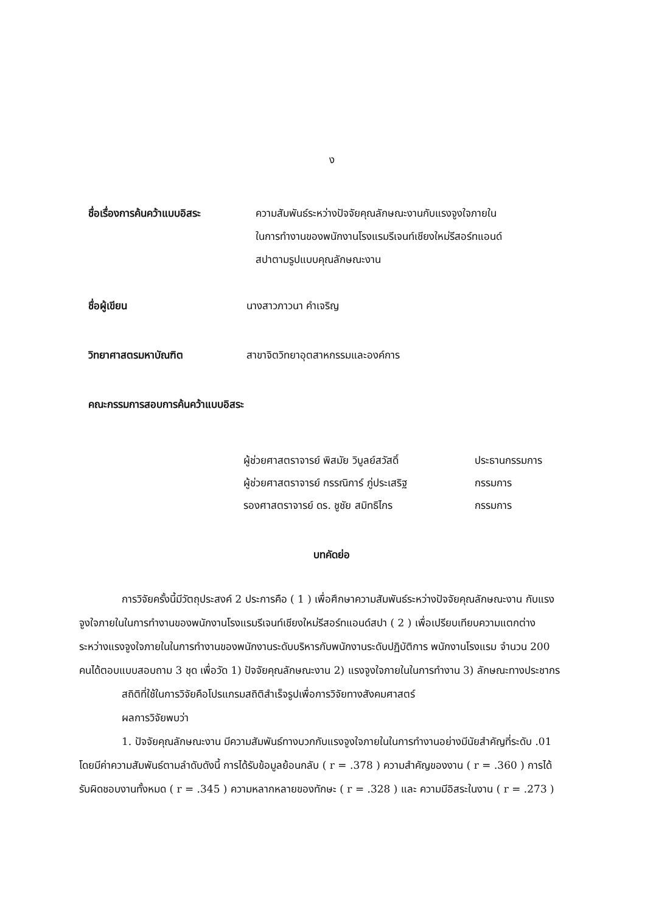ง
ชื่อเรื่องการค้นคว้าแบบอิสระ
ความสัมพันธ์ระหว่างปัจจัยคุณลักษณะงานกับแรงจูงใจภายใน
ในการทำงานของพนักงานโรงแรมรีเจนท์เชียงใหม่รีสอร์ทแอนด์
สปาตามรูปแบบคุณลักษณะงาน
ชื่อผู้เขียน นางสาวภาวนา คำเจริญ
วิทยาศาสตรมหาบัณฑิต สาขาจิตวิทยาอุตสาหกรรมและองค์การ
คณะกรรมการสอบการค้นคว้าแบบอิสระ
ผู้ช่วยศาสตราจารย์ พิสมัย วิบูลย์สวัสดิ์ ประธานกรรมการ
ผู้ช่วยศาสตราจารย์ กรรณิการ์ ภู่ประเสริฐ กรรมการ
รองศาสตราจารย์ ดร. ชูชัย สมิทธิไกร กรรมการ
บทคัดย่อ
การวิจัยครั้งนี้มีวัตถุประสงค์ 2 ประการคือ ( 1 ) เพื่อศึกษาความสัมพันธ์ระหว่างปัจจัยคุณลักษณะงาน กับแรงจูงใจภายในในการทำงานของพนักงานโรงแรมรีเจนท์เชียงใหม่รีสอร์ทแอนด์สปา ( 2 ) เพื่อเปรียบเทียบความแตกต่างระหว่างแรงจูงใจภายในในการทำงานของพนักงานระดับบริหารกับพนักงานระดับปฏิบัติการ พนักงานโรงแรม จำนวน 200 คนได้ตอบแบบสอบถาม 3 ชุด เพื่อวัด 1) ปัจจัยคุณลักษณะงาน 2) แรงจูงใจภายในในการทำงาน 3) ลักษณะทางประชากร
สถิติที่ใช้ในการวิจัยคือโปรแกรมสถิติสำเร็จรูปเพื่อการวิจัยทางสังคมศาสตร์
ผลการวิจัยพบว่า
1. ปัจจัยคุณลักษณะงาน มีความสัมพันธ์ทางบวกกับแรงจูงใจภายในในการทำงานอย่างมีนัยสำคัญที่ระดับ .01 โดยมีค่าความสัมพันธ์ตามลำดับดังนี้ การได้รับข้อมูลย้อนกลับ ( r = .378 ) ความสำคัญของงาน ( r = .360 ) การได้รับผิดชอบงานทั้งหมด ( r = .345 ) ความหลากหลายของทักษะ ( r = .328 ) และ ความมีอิสระในงาน ( r = .273 )